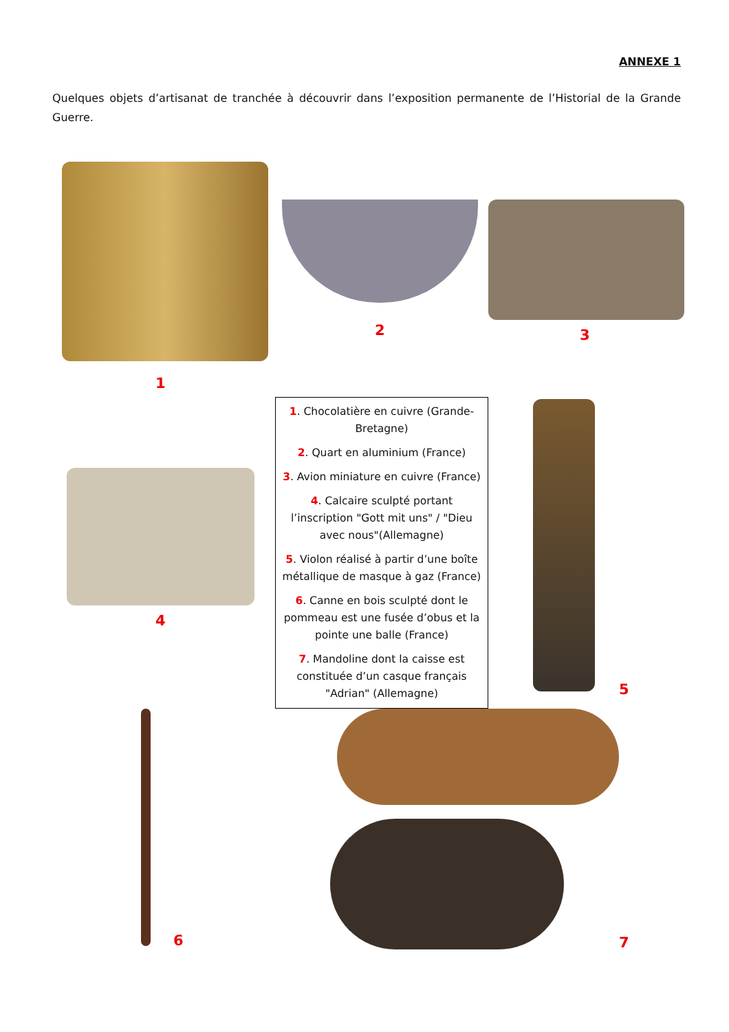ANNEXE 1
Quelques objets d’artisanat de tranchée à découvrir dans l’exposition permanente de l’Historial de la Grande Guerre.
1
2 3
1. Chocolatière en cuivre (Grande-Bretagne)
2. Quart en aluminium (France)
3. Avion miniature en cuivre (France)
4. Calcaire sculpté portant l’inscription "Gott mit uns" / "Dieu avec nous"(Allemagne)
5. Violon réalisé à partir d’une boîte métallique de masque à gaz (France)
6. Canne en bois sculpté dont le pommeau est une fusée d’obus et la pointe une balle (France)
7. Mandoline dont la caisse est constituée d’un casque français "Adrian" (Allemagne)
4
5
6 7